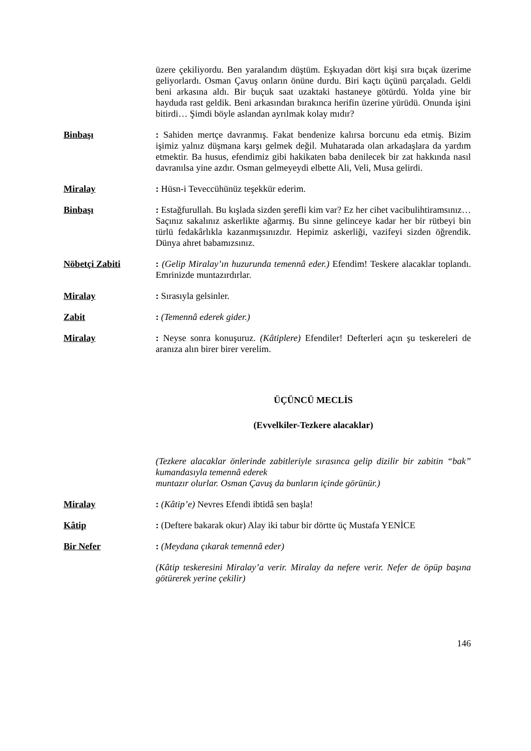üzere çekiliyordu. Ben yaralandım düştüm. Eşkıyadan dört kişi sıra bıçak üzerime geliyorlardı. Osman Çavuş onların önüne durdu. Biri kaçtı üçünü parçaladı. Geldi beni arkasına aldı. Bir buçuk saat uzaktaki hastaneye götürdü. Yolda yine bir hayduda rast geldik. Beni arkasından bırakınca herifin üzerine yürüdü. Onunda işini bitirdi… Şimdi böyle aslandan ayrılmak kolay mıdır?
Binbaşı : Sahiden mertçe davranmış. Fakat bendenize kalırsa borcunu eda etmiş. Bizim işimiz yalnız düşmana karşı gelmek değil. Muhatarada olan arkadaşlara da yardım etmektir. Ba husus, efendimiz gibi hakikaten baba denilecek bir zat hakkında nasıl davranılsa yine azdır. Osman gelmeyeydi elbette Ali, Veli, Musa gelirdi.
Miralay : Hüsn-i Teveccühünüz teşekkür ederim.
Binbaşı : Estağfurullah. Bu kışlada sizden şerefli kim var? Ez her cihet vacibulihtiramsınız… Saçınız sakalınız askerlikte ağarmış. Bu sinne gelinceye kadar her bir rütbeyi bin türlü fedakârlıkla kazanmışsınızdır. Hepimiz askerliği, vazifeyi sizden öğrendik. Dünya ahret babamızsınız.
Nöbetçi Zabiti : (Gelip Miralay’ın huzurunda temennâ eder.) Efendim! Teskere alacaklar toplandı. Emrinizde muntazırdırlar.
Miralay : Sırasıyla gelsinler.
Zabit : (Temennâ ederek gider.)
Miralay : Neyse sonra konuşuruz. (Kâtiplere) Efendiler! Defterleri açın şu teskereleri de aranıza alın birer birer verelim.
ÜÇÜNCÜ MECLİS
(Evvelkiler-Tezkere alacaklar)
(Tezkere alacaklar önlerinde zabitleriyle sırasınca gelip dizilir bir zabitin “bak” kumandasıyla temennâ ederek
muntazır olurlar. Osman Çavuş da bunların içinde görünür.)
Miralay : (Kâtip’e) Nevres Efendi ibtidâ sen başla!
Kâtip : (Deftere bakarak okur) Alay iki tabur bir dörtte üç Mustafa YENİCE
Bir Nefer : (Meydana çıkarak temennâ eder)
(Kâtip teskeresini Miralay’a verir. Miralay da nefere verir. Nefer de öpüp başına götürerek yerine çekilir)
146